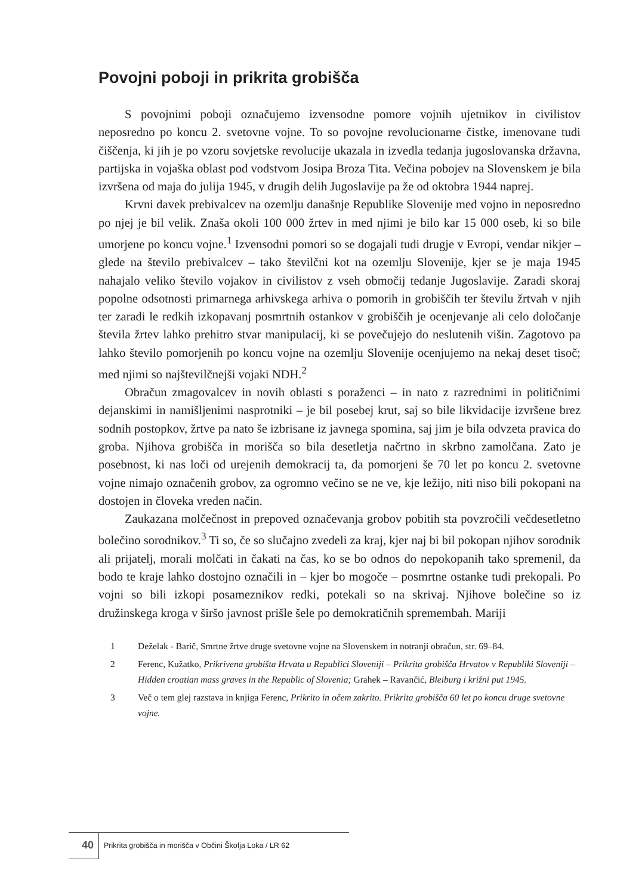Povojni poboji in prikrita grobišča
S povojnimi poboji označujemo izvensodne pomore vojnih ujetnikov in civilistov neposredno po koncu 2. svetovne vojne. To so povojne revolucionarne čistke, imenovane tudi čiščenja, ki jih je po vzoru sovjetske revolucije ukazala in izvedla tedanja jugoslovanska državna, partijska in vojaška oblast pod vodstvom Josipa Broza Tita. Večina pobojev na Slovenskem je bila izvršena od maja do julija 1945, v drugih delih Jugoslavije pa že od oktobra 1944 naprej.
Krvni davek prebivalcev na ozemlju današnje Republike Slovenije med vojno in neposredno po njej je bil velik. Znaša okoli 100 000 žrtev in med njimi je bilo kar 15 000 oseb, ki so bile umorjene po koncu vojne.<sup>1</sup> Izvensodni pomori so se dogajali tudi drugje v Evropi, vendar nikjer – glede na število prebivalcev – tako številčni kot na ozemlju Slovenije, kjer se je maja 1945 nahajalo veliko število vojakov in civilistov z vseh območij tedanje Jugoslavije. Zaradi skoraj popolne odsotnosti primarnega arhivskega arhiva o pomorih in grobiščih ter številu žrtvah v njih ter zaradi le redkih izkopavanj posmrtnih ostankov v grobiščih je ocenjevanje ali celo določanje števila žrtev lahko prehitro stvar manipulacij, ki se povečujejo do neslutenih višin. Zagotovo pa lahko število pomorjenih po koncu vojne na ozemlju Slovenije ocenjujemo na nekaj deset tisoč; med njimi so najštevilčnejši vojaki NDH.<sup>2</sup>
Obračun zmagovalcev in novih oblasti s poraženci – in nato z razrednimi in političnimi dejanskimi in namišljenimi nasprotniki – je bil posebej krut, saj so bile likvidacije izvršene brez sodnih postopkov, žrtve pa nato še izbrisane iz javnega spomina, saj jim je bila odvzeta pravica do groba. Njihova grobišča in morišča so bila desetletja načrtno in skrbno zamolčana. Zato je posebnost, ki nas loči od urejenih demokracij ta, da pomorjeni še 70 let po koncu 2. svetovne vojne nimajo označenih grobov, za ogromno večino se ne ve, kje ležijo, niti niso bili pokopani na dostojen in človeka vreden način.
Zaukazana molčečnost in prepoved označevanja grobov pobitih sta povzročili večdesetletno bolečino sorodnikov.<sup>3</sup> Ti so, če so slučajno zvedeli za kraj, kjer naj bi bil pokopan njihov sorodnik ali prijatelj, morali molčati in čakati na čas, ko se bo odnos do nepokopanih tako spremenil, da bodo te kraje lahko dostojno označili in – kjer bo mogoče – posmrtne ostanke tudi prekopali. Po vojni so bili izkopi posameznikov redki, potekali so na skrivaj. Njihove bolečine so iz družinskega kroga v širšo javnost prišle šele po demokratičnih spremembah. Mariji
1 Deželak - Barič, Smrtne žrtve druge svetovne vojne na Slovenskem in notranji obračun, str. 69–84.
2 Ferenc, Kužatko, Prikrivena grobišta Hrvata u Republici Sloveniji – Prikrita grobišča Hrvatov v Republiki Sloveniji – Hidden croatian mass graves in the Republic of Slovenia; Grahek – Ravančić, Bleiburg i križni put 1945.
3 Več o tem glej razstava in knjiga Ferenc, Prikrito in očem zakrito. Prikrita grobišča 60 let po koncu druge svetovne vojne.
40
Prikrita grobišča in morišča v Občini Škofja Loka / LR 62